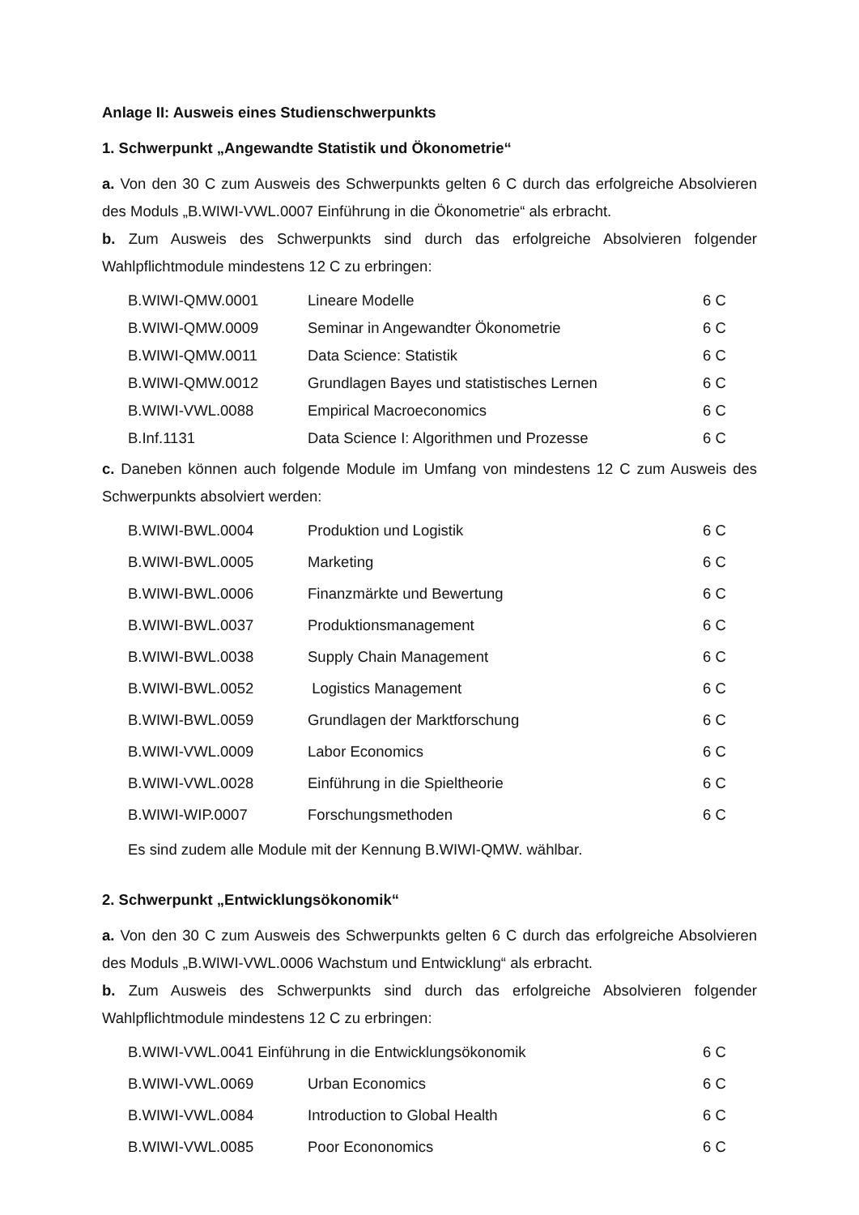Anlage II: Ausweis eines Studienschwerpunkts
1. Schwerpunkt „Angewandte Statistik und Ökonometrie“
a. Von den 30 C zum Ausweis des Schwerpunkts gelten 6 C durch das erfolgreiche Absolvieren des Moduls „B.WIWI-VWL.0007 Einführung in die Ökonometrie“ als erbracht.
b. Zum Ausweis des Schwerpunkts sind durch das erfolgreiche Absolvieren folgender Wahlpflichtmodule mindestens 12 C zu erbringen:
| B.WIWI-QMW.0001 | Lineare Modelle | 6 C |
| B.WIWI-QMW.0009 | Seminar in Angewandter Ökonometrie | 6 C |
| B.WIWI-QMW.0011 | Data Science: Statistik | 6 C |
| B.WIWI-QMW.0012 | Grundlagen Bayes und statistisches Lernen | 6 C |
| B.WIWI-VWL.0088 | Empirical Macroeconomics | 6 C |
| B.Inf.1131 | Data Science I: Algorithmen und Prozesse | 6 C |
c. Daneben können auch folgende Module im Umfang von mindestens 12 C zum Ausweis des Schwerpunkts absolviert werden:
| B.WIWI-BWL.0004 | Produktion und Logistik | 6 C |
| B.WIWI-BWL.0005 | Marketing | 6 C |
| B.WIWI-BWL.0006 | Finanzmärkte und Bewertung | 6 C |
| B.WIWI-BWL.0037 | Produktionsmanagement | 6 C |
| B.WIWI-BWL.0038 | Supply Chain Management | 6 C |
| B.WIWI-BWL.0052 | Logistics Management | 6 C |
| B.WIWI-BWL.0059 | Grundlagen der Marktforschung | 6 C |
| B.WIWI-VWL.0009 | Labor Economics | 6 C |
| B.WIWI-VWL.0028 | Einführung in die Spieltheorie | 6 C |
| B.WIWI-WIP.0007 | Forschungsmethoden | 6 C |
Es sind zudem alle Module mit der Kennung B.WIWI-QMW. wählbar.
2. Schwerpunkt „Entwicklungsökonomik“
a. Von den 30 C zum Ausweis des Schwerpunkts gelten 6 C durch das erfolgreiche Absolvieren des Moduls „B.WIWI-VWL.0006 Wachstum und Entwicklung“ als erbracht.
b. Zum Ausweis des Schwerpunkts sind durch das erfolgreiche Absolvieren folgender Wahlpflichtmodule mindestens 12 C zu erbringen:
| B.WIWI-VWL.0041 Einführung in die Entwicklungsökonomik | | 6 C |
| B.WIWI-VWL.0069 | Urban Economics | 6 C |
| B.WIWI-VWL.0084 | Introduction to Global Health | 6 C |
| B.WIWI-VWL.0085 | Poor Econonomics | 6 C |